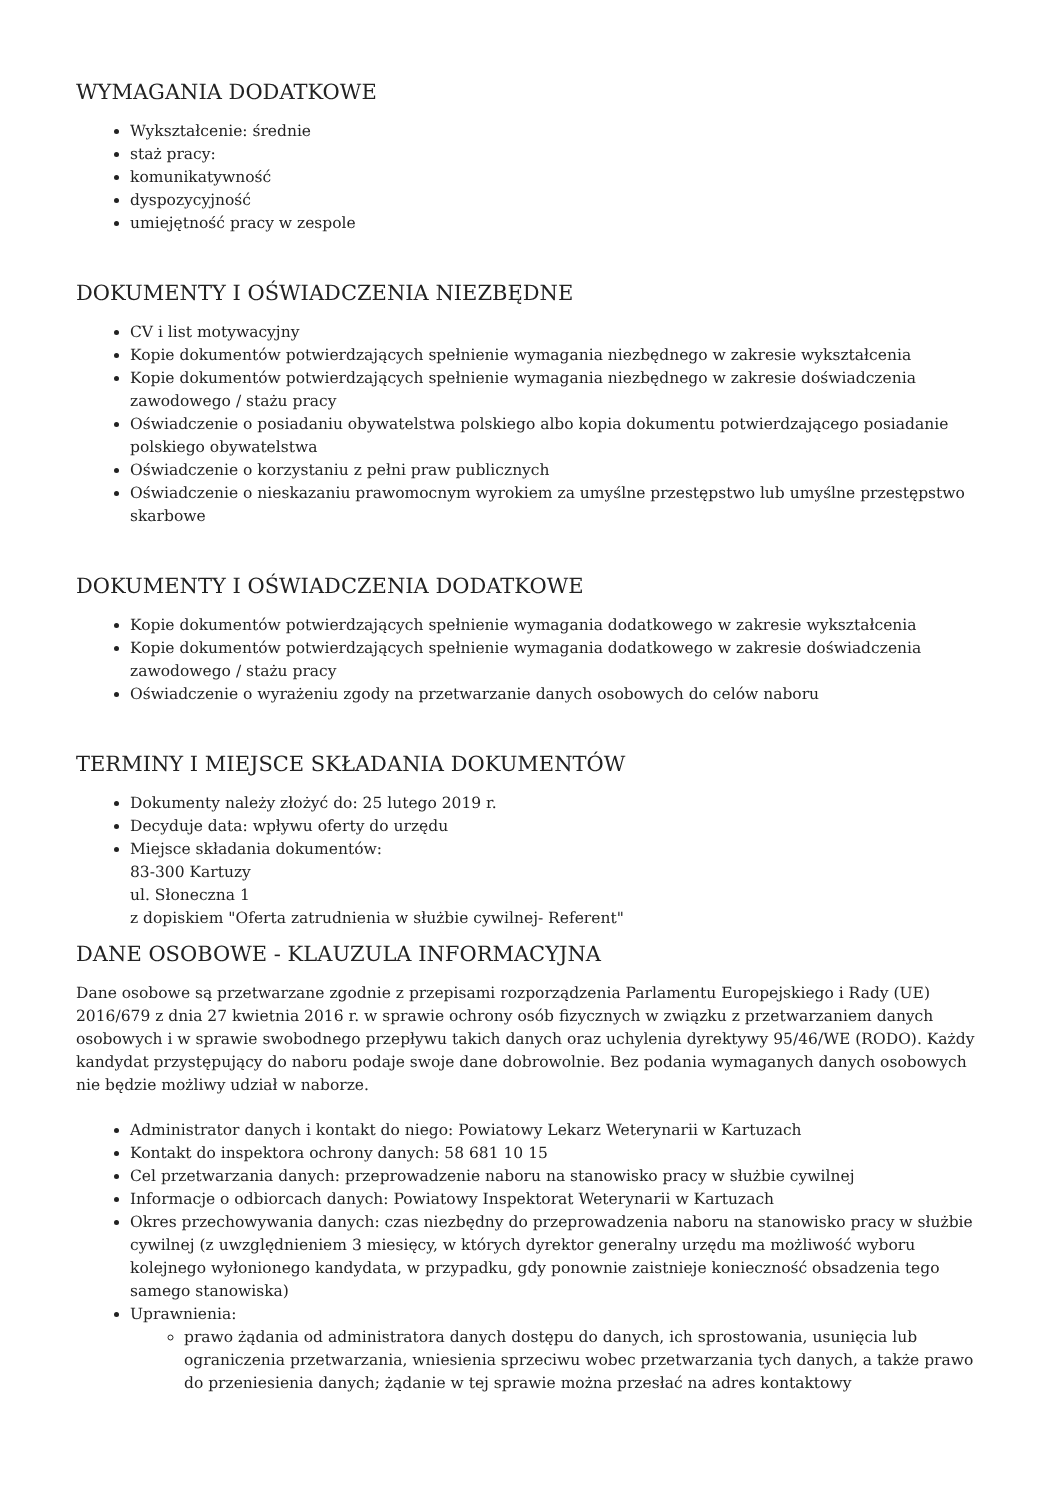WYMAGANIA DODATKOWE
Wykształcenie: średnie
staż pracy:
komunikatywność
dyspozycyjność
umiejętność pracy w zespole
DOKUMENTY I OŚWIADCZENIA NIEZBĘDNE
CV i list motywacyjny
Kopie dokumentów potwierdzających spełnienie wymagania niezbędnego w zakresie wykształcenia
Kopie dokumentów potwierdzających spełnienie wymagania niezbędnego w zakresie doświadczenia zawodowego / stażu pracy
Oświadczenie o posiadaniu obywatelstwa polskiego albo kopia dokumentu potwierdzającego posiadanie polskiego obywatelstwa
Oświadczenie o korzystaniu z pełni praw publicznych
Oświadczenie o nieskazaniu prawomocnym wyrokiem za umyślne przestępstwo lub umyślne przestępstwo skarbowe
DOKUMENTY I OŚWIADCZENIA DODATKOWE
Kopie dokumentów potwierdzających spełnienie wymagania dodatkowego w zakresie wykształcenia
Kopie dokumentów potwierdzających spełnienie wymagania dodatkowego w zakresie doświadczenia zawodowego / stażu pracy
Oświadczenie o wyrażeniu zgody na przetwarzanie danych osobowych do celów naboru
TERMINY I MIEJSCE SKŁADANIA DOKUMENTÓW
Dokumenty należy złożyć do: 25 lutego 2019 r.
Decyduje data: wpływu oferty do urzędu
Miejsce składania dokumentów:
83-300 Kartuzy
ul. Słoneczna 1
z dopiskiem "Oferta zatrudnienia w służbie cywilnej- Referent"
DANE OSOBOWE - KLAUZULA INFORMACYJNA
Dane osobowe są przetwarzane zgodnie z przepisami rozporządzenia Parlamentu Europejskiego i Rady (UE) 2016/679 z dnia 27 kwietnia 2016 r. w sprawie ochrony osób fizycznych w związku z przetwarzaniem danych osobowych i w sprawie swobodnego przepływu takich danych oraz uchylenia dyrektywy 95/46/WE (RODO). Każdy kandydat przystępujący do naboru podaje swoje dane dobrowolnie. Bez podania wymaganych danych osobowych nie będzie możliwy udział w naborze.
Administrator danych i kontakt do niego: Powiatowy Lekarz Weterynarii w Kartuzach
Kontakt do inspektora ochrony danych: 58 681 10 15
Cel przetwarzania danych: przeprowadzenie naboru na stanowisko pracy w służbie cywilnej
Informacje o odbiorcach danych: Powiatowy Inspektorat Weterynarii w Kartuzach
Okres przechowywania danych: czas niezbędny do przeprowadzenia naboru na stanowisko pracy w służbie cywilnej (z uwzględnieniem 3 miesięcy, w których dyrektor generalny urzędu ma możliwość wyboru kolejnego wyłonionego kandydata, w przypadku, gdy ponownie zaistnieje konieczność obsadzenia tego samego stanowiska)
Uprawnienia:
prawo żądania od administratora danych dostępu do danych, ich sprostowania, usunięcia lub ograniczenia przetwarzania, wniesienia sprzeciwu wobec przetwarzania tych danych, a także prawo do przeniesienia danych; żądanie w tej sprawie można przesłać na adres kontaktowy